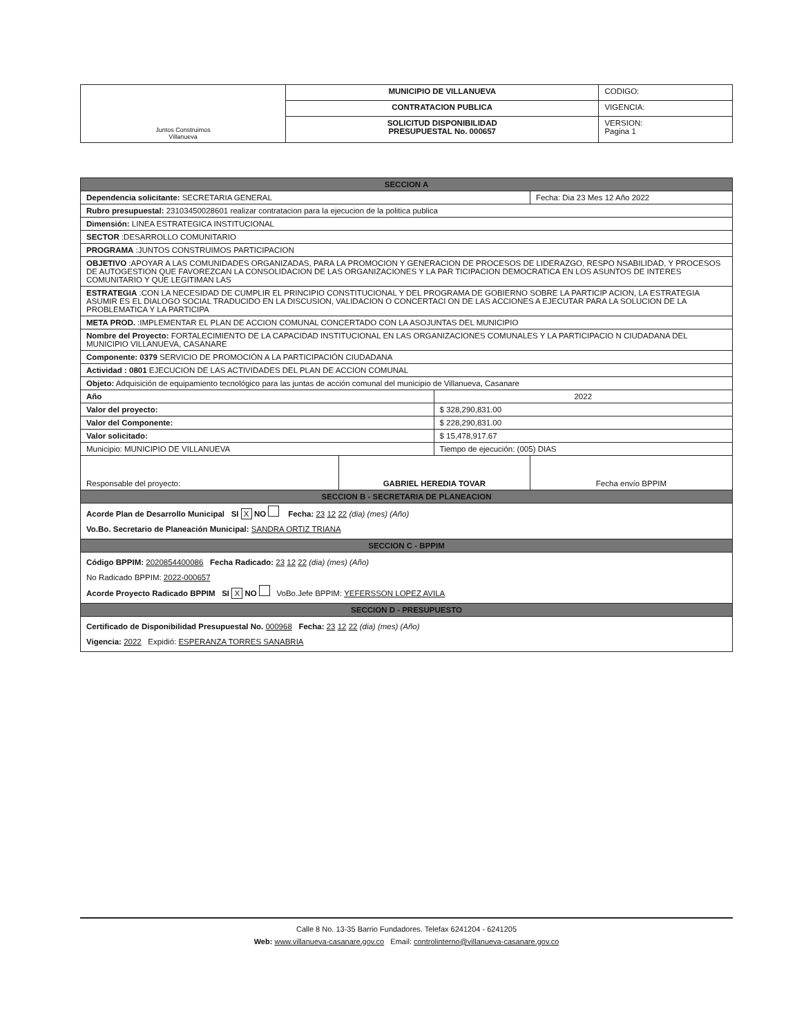| Juntos Construimos Villanueva | MUNICIPIO DE VILLANUEVA | CODIGO: |
| | CONTRATACION PUBLICA | VIGENCIA: |
| | SOLICITUD DISPONIBILIDAD PRESUPUESTAL No. 000657 | VERSION: Pagina 1 |
| SECCION A | | | |
| Dependencia solicitante: SECRETARIA GENERAL | | | Fecha: Dia 23 Mes 12 Año 2022 |
| Rubro presupuestal: 23103450028601 realizar contratacion para la ejecucion de la politica publica | | | |
| Dimensión: LINEA ESTRATEGICA INSTITUCIONAL | | | |
| SECTOR :DESARROLLO COMUNITARIO | | | |
| PROGRAMA :JUNTOS CONSTRUIMOS PARTICIPACION | | | |
| OBJETIVO :APOYAR A LAS COMUNIDADES ORGANIZADAS, PARA LA PROMOCION Y GENERACION DE PROCESOS DE LIDERAZGO, RESPO NSABILIDAD, Y PROCESOS DE AUTOGESTION QUE FAVOREZCAN LA CONSOLIDACION DE LAS ORGANIZACIONES Y LA PAR TICIPACION DEMOCRATICA EN LOS ASUNTOS DE INTERES COMUNITARIO Y QUE LEGITIMAN LAS | | | |
| ESTRATEGIA :CON LA NECESIDAD DE CUMPLIR EL PRINCIPIO CONSTITUCIONAL Y DEL PROGRAMA DE GOBIERNO SOBRE LA PARTICIP ACION, LA ESTRATEGIA ASUMIR ES EL DIALOGO SOCIAL TRADUCIDO EN LA DISCUSION, VALIDACION O CONCERTACI ON DE LAS ACCIONES A EJECUTAR PARA LA SOLUCION DE LA PROBLEMATICA Y LA PARTICIPA | | | |
| META PROD. :IMPLEMENTAR EL PLAN DE ACCION COMUNAL CONCERTADO CON LA ASOJUNTAS DEL MUNICIPIO | | | |
| Nombre del Proyecto: FORTALECIMIENTO DE LA CAPACIDAD INSTITUCIONAL EN LAS ORGANIZACIONES COMUNALES Y LA PARTICIPACIO N CIUDADANA DEL MUNICIPIO VILLANUEVA, CASANARE | | | |
| Componente: 0379 SERVICIO DE PROMOCIÓN A LA PARTICIPACIÓN CIUDADANA | | | |
| Actividad : 0801 EJECUCION DE LAS ACTIVIDADES DEL PLAN DE ACCION COMUNAL | | | |
| Objeto: Adquisición de equipamiento tecnológico para las juntas de acción comunal del municipio de Villanueva, Casanare | | | |
| Año | | 2022 | |
| Valor del proyecto: | | $ 328,290,831.00 | |
| Valor del Componente: | | $ 228,290,831.00 | |
| Valor solicitado: | | $ 15,478,917.67 | |
| Municipio: MUNICIPIO DE VILLANUEVA | | Tiempo de ejecución: (005) DIAS | |
| Responsable del proyecto: | GABRIEL HEREDIA TOVAR | | Fecha envío BPPIM |
| SECCION B - SECRETARIA DE PLANEACION | | | |
| Acorde Plan de Desarrollo Municipal SI X NO Fecha: 23 12 22 (dia) (mes) (Año) Vo.Bo. Secretario de Planeación Municipal: SANDRA ORTIZ TRIANA | | | |
| SECCION C - BPPIM | | | |
| Código BPPIM: 2020854400086 Fecha Radicado: 23 12 22 (dia) (mes) (Año) No Radicado BPPIM: 2022-000657 Acorde Proyecto Radicado BPPIM SI X NO VoBo.Jefe BPPIM: YEFERSSON LOPEZ AVILA | | | |
| SECCION D - PRESUPUESTO | | | |
| Certificado de Disponibilidad Presupuestal No. 000968 Fecha: 23 12 22 (dia) (mes) (Año) Vigencia: 2022 Expidió: ESPERANZA TORRES SANABRIA | | | |
Calle 8 No. 13-35 Barrio Fundadores. Telefax 6241204 - 6241205
Web: www.villanueva-casanare.gov.co Email: controlinterno@villanueva-casanare.gov.co